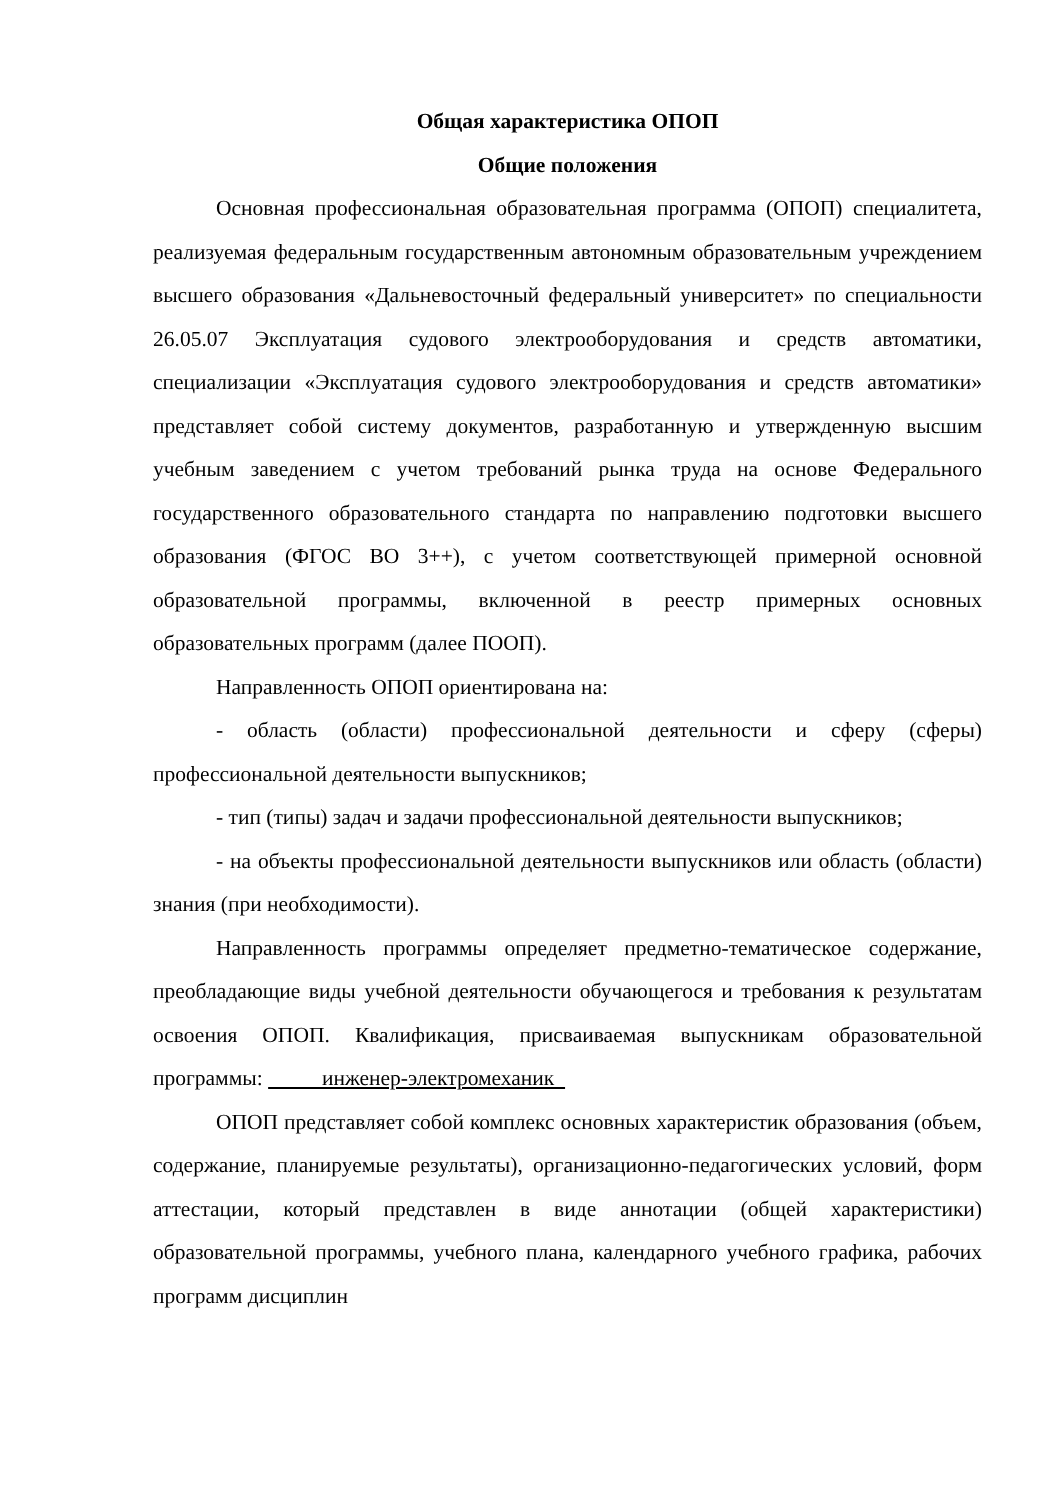Общая характеристика ОПОП
Общие положения
Основная профессиональная образовательная программа (ОПОП) специалитета, реализуемая федеральным государственным автономным образовательным учреждением высшего образования «Дальневосточный федеральный университет» по специальности 26.05.07 Эксплуатация судового электрооборудования и средств автоматики, специализации «Эксплуатация судового электрооборудования и средств автоматики» представляет собой систему документов, разработанную и утвержденную высшим учебным заведением с учетом требований рынка труда на основе Федерального государственного образовательного стандарта по направлению подготовки высшего образования (ФГОС ВО 3++), с учетом соответствующей примерной основной образовательной программы, включенной в реестр примерных основных образовательных программ (далее ПООП).
Направленность ОПОП ориентирована на:
- область (области) профессиональной деятельности и сферу (сферы) профессиональной деятельности выпускников;
- тип (типы) задач и задачи профессиональной деятельности выпускников;
- на объекты профессиональной деятельности выпускников или область (области) знания (при необходимости).
Направленность программы определяет предметно-тематическое содержание, преобладающие виды учебной деятельности обучающегося и требования к результатам освоения ОПОП. Квалификация, присваиваемая выпускникам образовательной программы: инженер-электромеханик
ОПОП представляет собой комплекс основных характеристик образования (объем, содержание, планируемые результаты), организационно-педагогических условий, форм аттестации, который представлен в виде аннотации (общей характеристики) образовательной программы, учебного плана, календарного учебного графика, рабочих программ дисциплин